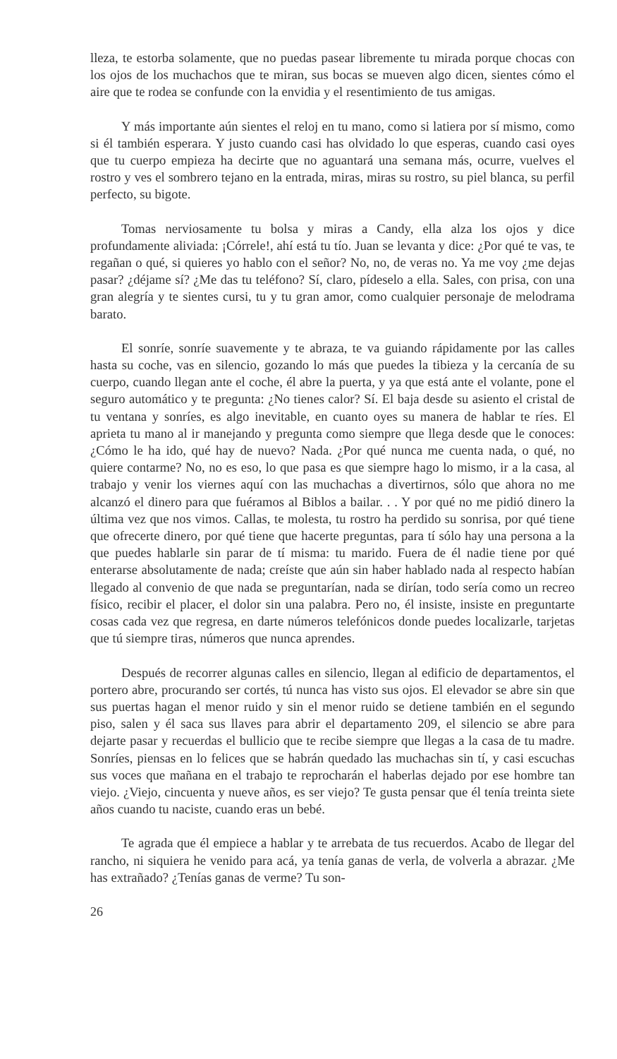lleza, te estorba solamente, que no puedas pasear libremente tu mirada porque chocas con los ojos de los muchachos que te miran, sus bocas se mueven algo dicen, sientes cómo el aire que te rodea se confunde con la envidia y el resentimiento de tus amigas.
Y más importante aún sientes el reloj en tu mano, como si latiera por sí mismo, como si él también esperara. Y justo cuando casi has olvidado lo que esperas, cuando casi oyes que tu cuerpo empieza ha decirte que no aguantará una semana más, ocurre, vuelves el rostro y ves el sombrero tejano en la entrada, miras, miras su rostro, su piel blanca, su perfil perfecto, su bigote.
Tomas nerviosamente tu bolsa y miras a Candy, ella alza los ojos y dice profundamente aliviada: ¡Córrele!, ahí está tu tío. Juan se levanta y dice: ¿Por qué te vas, te regañan o qué, si quieres yo hablo con el señor? No, no, de veras no. Ya me voy ¿me dejas pasar? ¿déjame sí? ¿Me das tu teléfono? Sí, claro, pídeselo a ella. Sales, con prisa, con una gran alegría y te sientes cursi, tu y tu gran amor, como cualquier personaje de melodrama barato.
El sonríe, sonríe suavemente y te abraza, te va guiando rápidamente por las calles hasta su coche, vas en silencio, gozando lo más que puedes la tibieza y la cercanía de su cuerpo, cuando llegan ante el coche, él abre la puerta, y ya que está ante el volante, pone el seguro automático y te pregunta: ¿No tienes calor? Sí. El baja desde su asiento el cristal de tu ventana y sonríes, es algo inevitable, en cuanto oyes su manera de hablar te ríes. El aprieta tu mano al ir manejando y pregunta como siempre que llega desde que le conoces: ¿Cómo le ha ido, qué hay de nuevo? Nada. ¿Por qué nunca me cuenta nada, o qué, no quiere contarme? No, no es eso, lo que pasa es que siempre hago lo mismo, ir a la casa, al trabajo y venir los viernes aquí con las muchachas a divertirnos, sólo que ahora no me alcanzó el dinero para que fuéramos al Biblos a bailar. . . Y por qué no me pidió dinero la última vez que nos vimos. Callas, te molesta, tu rostro ha perdido su sonrisa, por qué tiene que ofrecerte dinero, por qué tiene que hacerte preguntas, para tí sólo hay una persona a la que puedes hablarle sin parar de tí misma: tu marido. Fuera de él nadie tiene por qué enterarse absolutamente de nada; creíste que aún sin haber hablado nada al respecto habían llegado al convenio de que nada se preguntarían, nada se dirían, todo sería como un recreo físico, recibir el placer, el dolor sin una palabra. Pero no, él insiste, insiste en preguntarte cosas cada vez que regresa, en darte números telefónicos donde puedes localizarle, tarjetas que tú siempre tiras, números que nunca aprendes.
Después de recorrer algunas calles en silencio, llegan al edificio de departamentos, el portero abre, procurando ser cortés, tú nunca has visto sus ojos. El elevador se abre sin que sus puertas hagan el menor ruido y sin el menor ruido se detiene también en el segundo piso, salen y él saca sus llaves para abrir el departamento 209, el silencio se abre para dejarte pasar y recuerdas el bullicio que te recibe siempre que llegas a la casa de tu madre. Sonríes, piensas en lo felices que se habrán quedado las muchachas sin tí, y casi escuchas sus voces que mañana en el trabajo te reprocharán el haberlas dejado por ese hombre tan viejo. ¿Viejo, cincuenta y nueve años, es ser viejo? Te gusta pensar que él tenía treinta siete años cuando tu naciste, cuando eras un bebé.
Te agrada que él empiece a hablar y te arrebata de tus recuerdos. Acabo de llegar del rancho, ni siquiera he venido para acá, ya tenía ganas de verla, de volverla a abrazar. ¿Me has extrañado? ¿Tenías ganas de verme? Tu son-
26